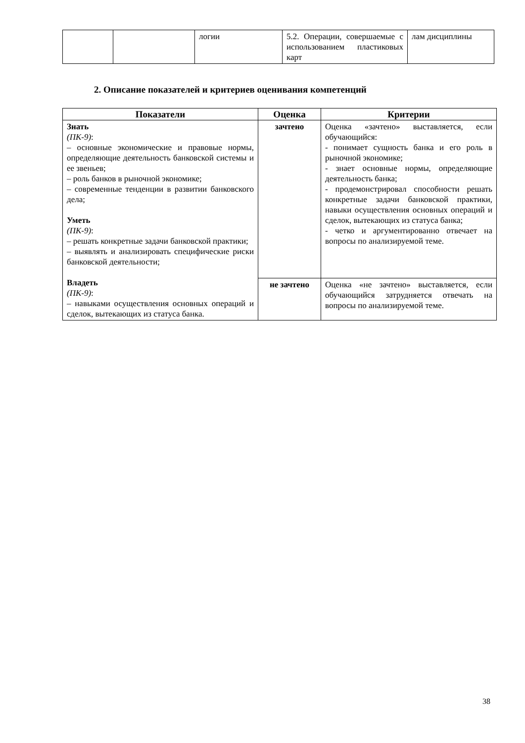| | | логии | 5.2. Операции, совершаемые с использованием пластиковых карт | лам дисциплины |
2. Описание показателей и критериев оценивания компетенций
| Показатели | Оценка | Критерии |
| --- | --- | --- |
| Знать (ПК-9) : – основные экономические и правовые нормы, определяющие деятельность банковской системы и ее звеньев; – роль банков в рыночной экономике; – современные тенденции в развитии банковского дела; Уметь (ПК-9) : – решать конкретные задачи банковской практики; – выявлять и анализировать специфические риски банковской деятельности; Владеть (ПК-9) : – навыками осуществления основных операций и сделок, вытекающих из статуса банка. | зачтено | Оценка «зачтено» выставляется, если обучающийся: - понимает сущность банка и его роль в рыночной экономике; - знает основные нормы, определяющие деятельность банка; - продемонстрировал способности решать конкретные задачи банковской практики, навыки осуществления основных операций и сделок, вытекающих из статуса банка; - четко и аргументированно отвечает на вопросы по анализируемой теме. |
| | не зачтено | Оценка «не зачтено» выставляется, если обучающийся затрудняется отвечать на вопросы по анализируемой теме. |
38